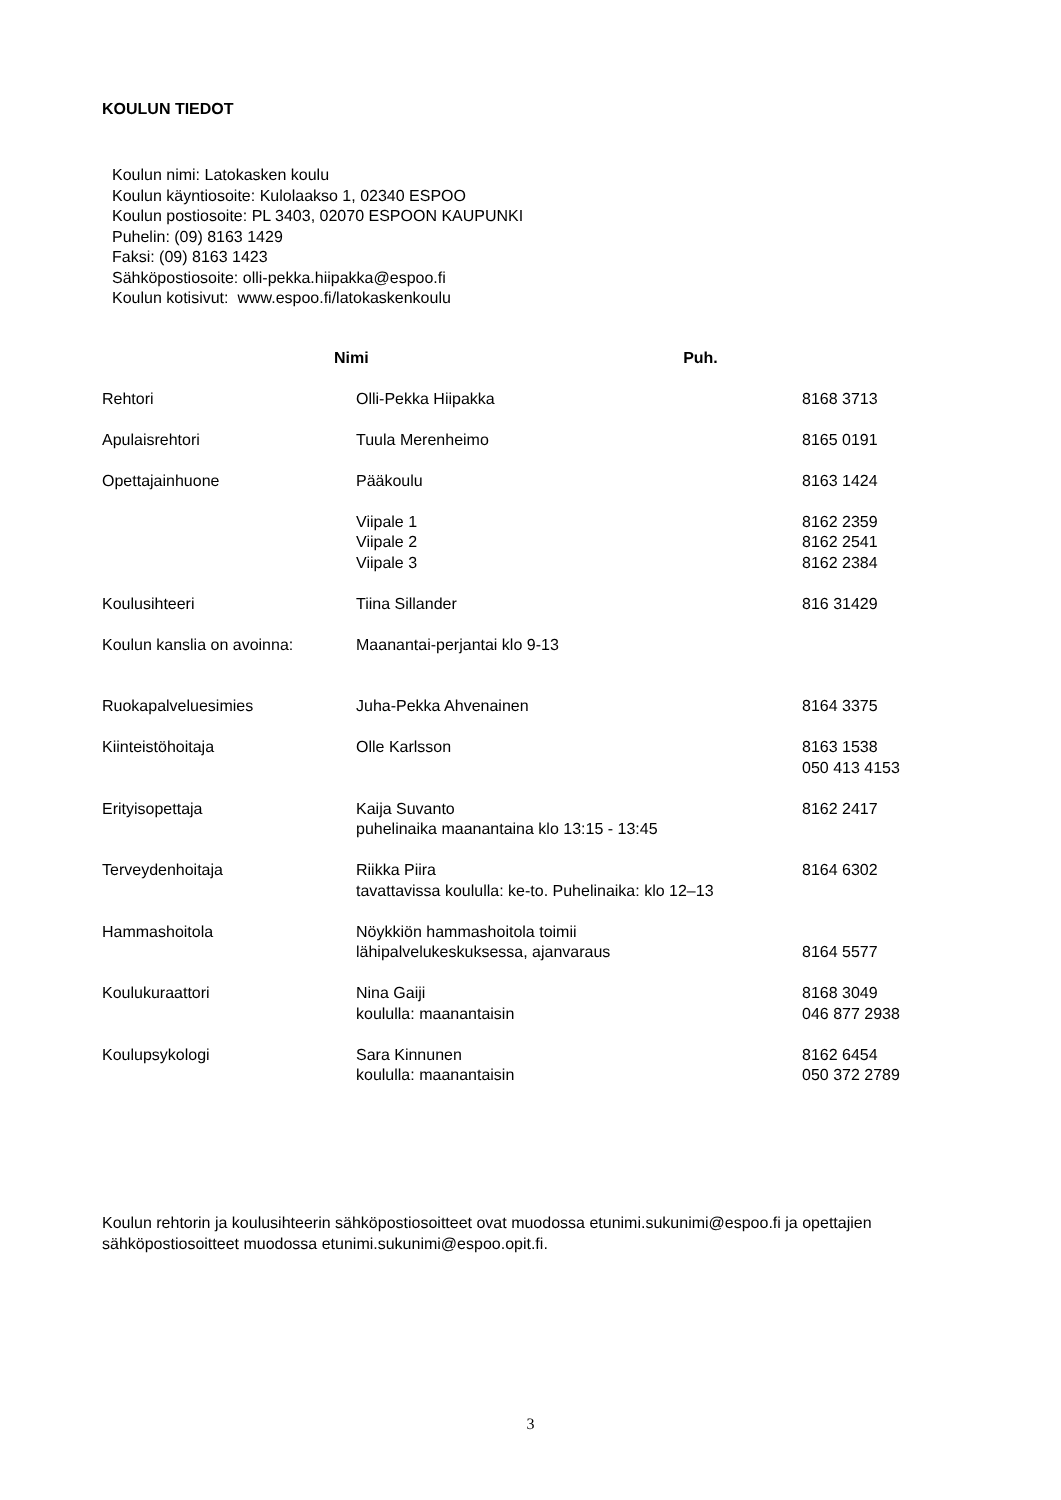KOULUN TIEDOT
Koulun nimi: Latokasken koulu
Koulun käyntiosoite: Kulolaakso 1, 02340 ESPOO
Koulun postiosoite: PL 3403, 02070 ESPOON KAUPUNKI
Puhelin: (09) 8163 1429
Faksi: (09) 8163 1423
Sähköpostiosoite: olli-pekka.hiipakka@espoo.fi
Koulun kotisivut: www.espoo.fi/latokaskenkoulu
| | Nimi Puh . | |
| --- | --- | --- |
| Rehtori | Olli-Pekka Hiipakka | 8168 3713 |
| Apulaisrehtori | Tuula Merenheimo | 8165 0191 |
| Opettajainhuone | Pääkoulu | 8163 1424 |
| | Viipale 1 Viipale 2 Viipale 3 | 8162 2359 8162 2541 8162 2384 |
| Koulusihteeri | Tiina Sillander | 816 31429 |
| Koulun kanslia on avoinna: | Maanantai-perjantai klo 9-13 | |
| Ruokapalveluesimies | Juha-Pekka Ahvenainen | 8164 3375 |
| Kiinteistöhoitaja | Olle Karlsson | 8163 1538 050 413 4153 |
| Erityisopettaja | Kaija Suvanto puhelinaika maanantaina klo 13:15 - 13:45 | 8162 2417 |
| Terveydenhoitaja | Riikka Piira tavattavissa koululla: ke-to. Puhelinaika: klo 12–13 | 8164 6302 |
| Hammashoitola | Nöykkiön hammashoitola toimii lähipalvelukeskuksessa, ajanvaraus | 8164 5577 |
| Koulukuraattori | Nina Gaiji koululla: maanantaisin | 8168 3049 046 877 2938 |
| Koulupsykologi | Sara Kinnunen koululla: maanantaisin | 8162 6454 050 372 2789 |
Koulun rehtorin ja koulusihteerin sähköpostiosoitteet ovat muodossa etunimi.sukunimi@espoo.fi ja opettajien sähköpostiosoitteet muodossa etunimi.sukunimi@espoo.opit.fi.
3